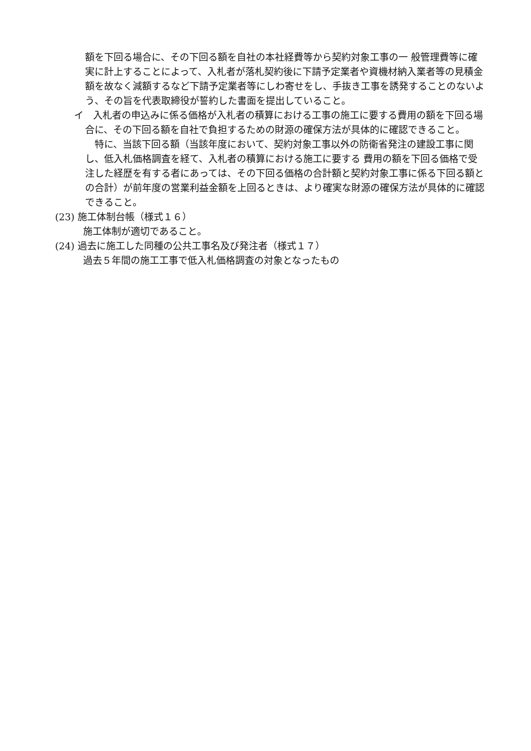額を下回る場合に、その下回る額を自社の本社経費等から契約対象工事の一 般管理費等に確実に計上することによって、入札者が落札契約後に下請予定業者や資機材納入業者等の見積金額を故なく減額するなど下請予定業者等にしわ寄せをし、手抜き工事を誘発することのないよう、その旨を代表取締役が誓約した書面を提出していること。
イ　入札者の申込みに係る価格が入札者の積算における工事の施工に要する費用の額を下回る場合に、その下回る額を自社で負担するための財源の確保方法が具体的に確認できること。
　特に、当該下回る額（当該年度において、契約対象工事以外の防衛省発注の建設工事に関し、低入札価格調査を経て、入札者の積算における施工に要する 費用の額を下回る価格で受注した経歴を有する者にあっては、その下回る価格の合計額と契約対象工事に係る下回る額との合計）が前年度の営業利益金額を上回るときは、より確実な財源の確保方法が具体的に確認できること。
(23) 施工体制台帳（様式１６）
施工体制が適切であること。
(24) 過去に施工した同種の公共工事名及び発注者（様式１７）
過去５年間の施工工事で低入札価格調査の対象となったもの